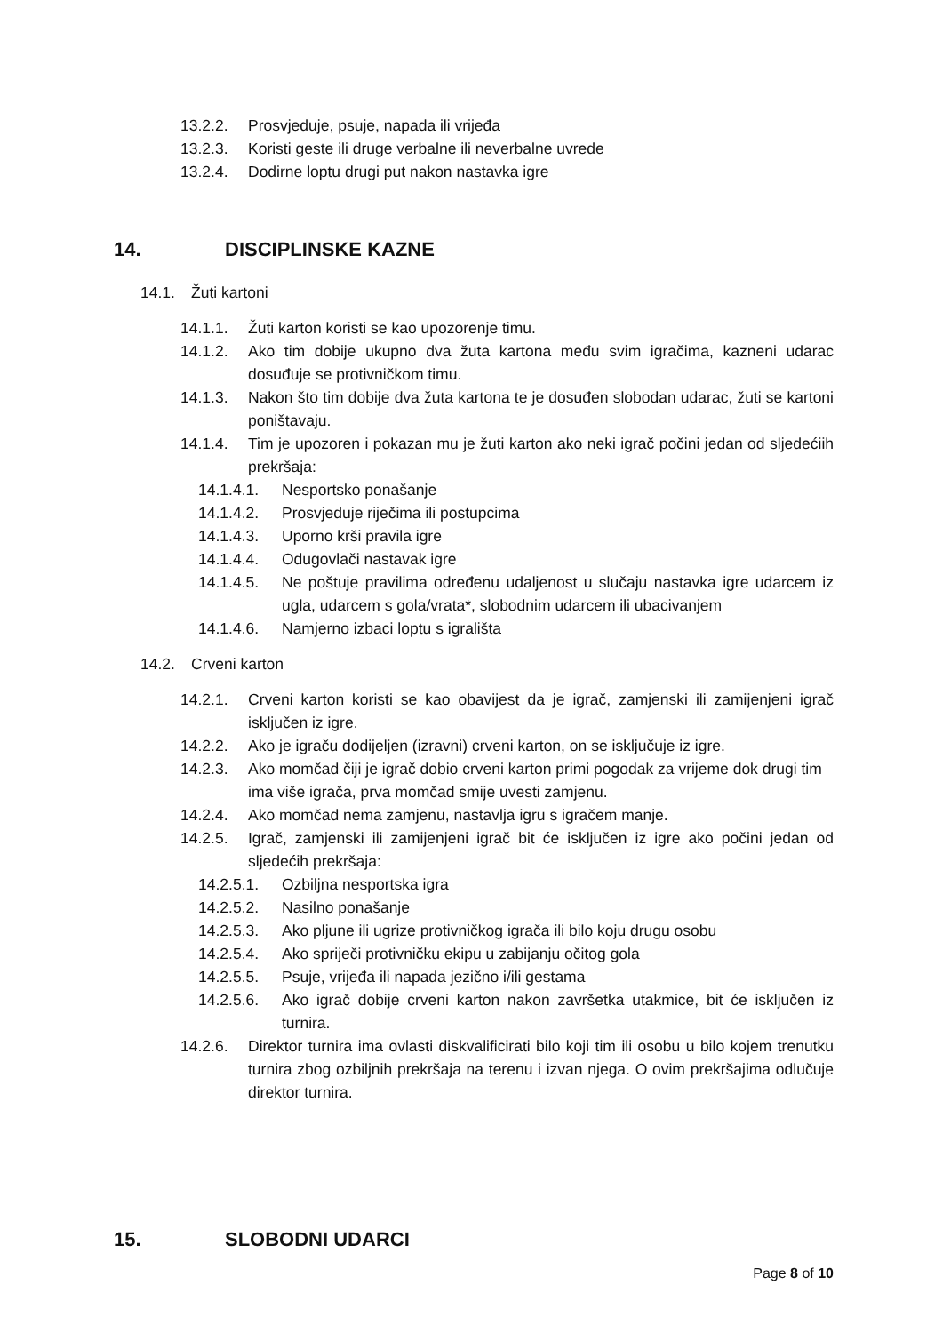13.2.2. Prosvjeduje, psuje, napada ili vrijeđa
13.2.3. Koristi geste ili druge verbalne ili neverbalne uvrede
13.2.4. Dodirne loptu drugi put nakon nastavka igre
14. DISCIPLINSKE KAZNE
14.1. Žuti kartoni
14.1.1. Žuti karton koristi se kao upozorenje timu.
14.1.2. Ako tim dobije ukupno dva žuta kartona među svim igračima, kazneni udarac dosuđuje se protivničkom timu.
14.1.3. Nakon što tim dobije dva žuta kartona te je dosuđen slobodan udarac, žuti se kartoni poništavaju.
14.1.4. Tim je upozoren i pokazan mu je žuti karton ako neki igrač počini jedan od sljedećiih prekršaja:
14.1.4.1. Nesportsko ponašanje
14.1.4.2. Prosvjeduje riječima ili postupcima
14.1.4.3. Uporno krši pravila igre
14.1.4.4. Odugovlači nastavak igre
14.1.4.5. Ne poštuje pravilima određenu udaljenost u slučaju nastavka igre udarcem iz ugla, udarcem s gola/vrata*, slobodnim udarcem ili ubacivanjem
14.1.4.6. Namjerno izbaci loptu s igrališta
14.2. Crveni karton
14.2.1. Crveni karton koristi se kao obavijest da je igrač, zamjenski ili zamijenjeni igrač isključen iz igre.
14.2.2. Ako je igraču dodijeljen (izravni) crveni karton, on se isključuje iz igre.
14.2.3. Ako momčad čiji je igrač dobio crveni karton primi pogodak za vrijeme dok drugi tim ima više igrača, prva momčad smije uvesti zamjenu.
14.2.4. Ako momčad nema zamjenu, nastavlja igru s igračem manje.
14.2.5. Igrač, zamjenski ili zamijenjeni igrač bit će isključen iz igre ako počini jedan od sljedećih prekršaja:
14.2.5.1. Ozbiljna nesportska igra
14.2.5.2. Nasilno ponašanje
14.2.5.3. Ako pljune ili ugrize protivničkog igrača ili bilo koju drugu osobu
14.2.5.4. Ako spriječi protivničku ekipu u zabijanju očitog gola
14.2.5.5. Psuje, vrijeđa ili napada jezično i/ili gestama
14.2.5.6. Ako igrač dobije crveni karton nakon završetka utakmice, bit će isključen iz turnira.
14.2.6. Direktor turnira ima ovlasti diskvalificirati bilo koji tim ili osobu u bilo kojem trenutku turnira zbog ozbiljnih prekršaja na terenu i izvan njega. O ovim prekršajima odlučuje direktor turnira.
15. SLOBODNI UDARCI
Page 8 of 10